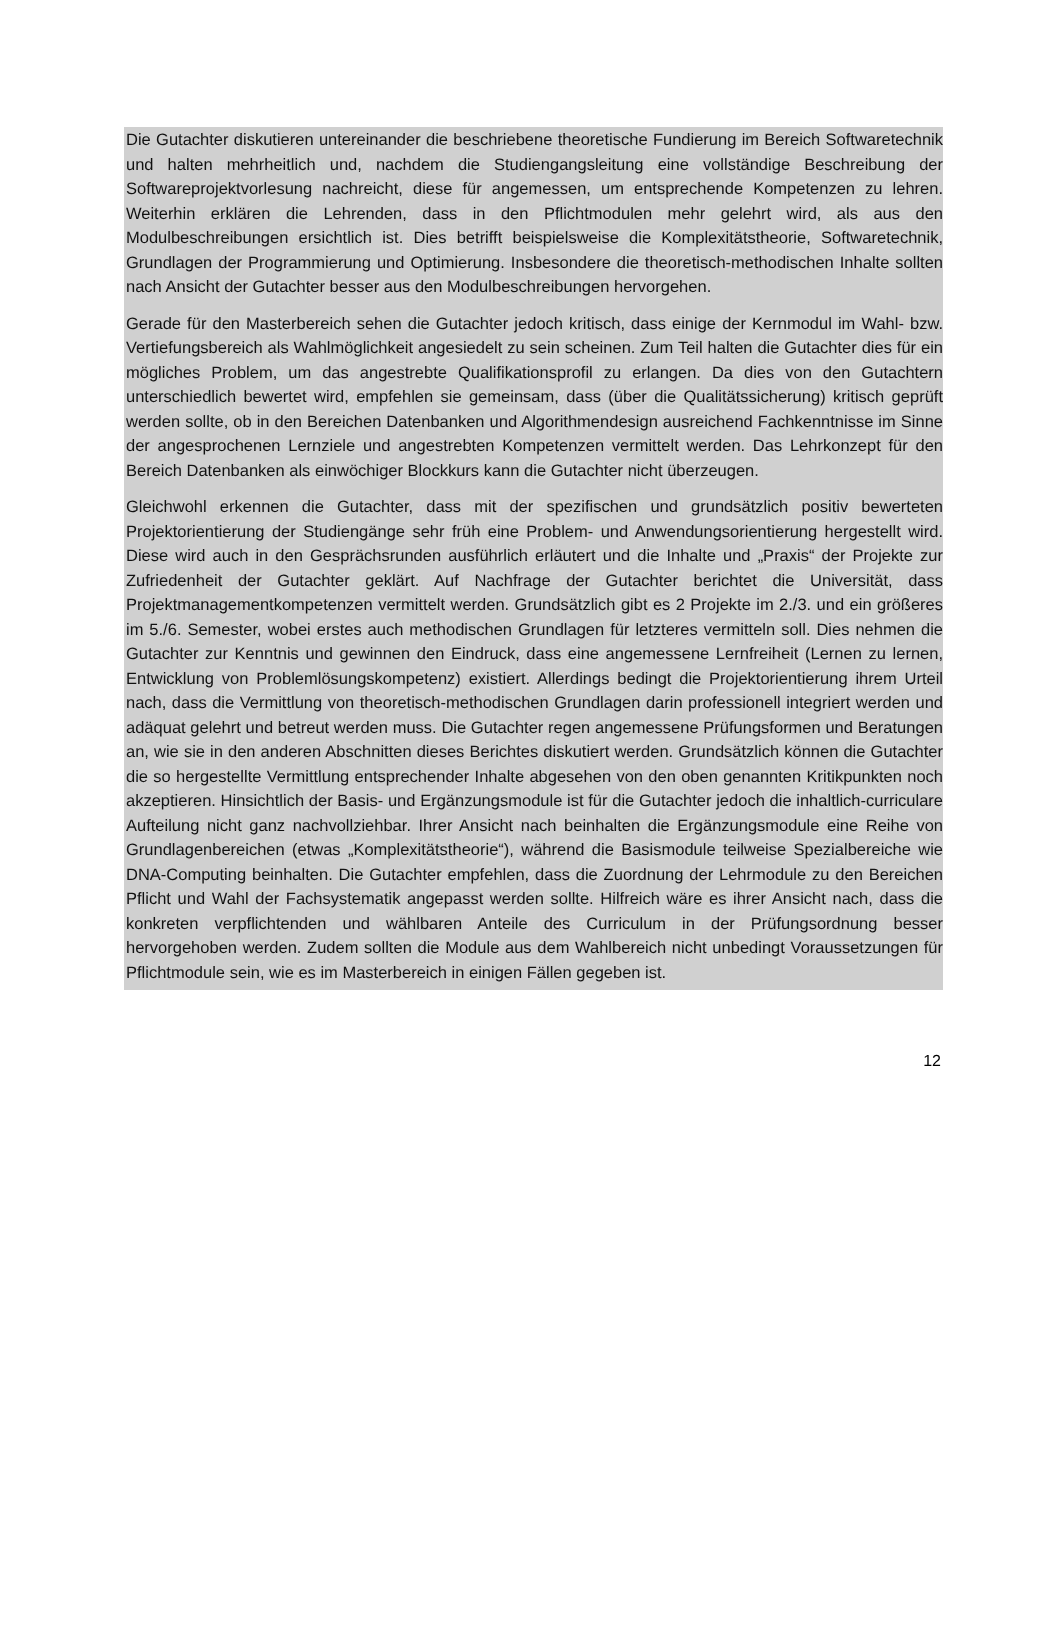Die Gutachter diskutieren untereinander die beschriebene theoretische Fundierung im Bereich Softwaretechnik und halten mehrheitlich und, nachdem die Studiengangsleitung eine vollständige Beschreibung der Softwareprojektvorlesung nachreicht, diese für angemessen, um entsprechende Kompetenzen zu lehren. Weiterhin erklären die Lehrenden, dass in den Pflichtmodulen mehr gelehrt wird, als aus den Modulbeschreibungen ersichtlich ist. Dies betrifft beispielsweise die Komplexitätstheorie, Softwaretechnik, Grundlagen der Programmierung und Optimierung. Insbesondere die theoretisch-methodischen Inhalte sollten nach Ansicht der Gutachter besser aus den Modulbeschreibungen hervorgehen.
Gerade für den Masterbereich sehen die Gutachter jedoch kritisch, dass einige der Kernmodul im Wahl- bzw. Vertiefungsbereich als Wahlmöglichkeit angesiedelt zu sein scheinen. Zum Teil halten die Gutachter dies für ein mögliches Problem, um das angestrebte Qualifikationsprofil zu erlangen. Da dies von den Gutachtern unterschiedlich bewertet wird, empfehlen sie gemeinsam, dass (über die Qualitätssicherung) kritisch geprüft werden sollte, ob in den Bereichen Datenbanken und Algorithmendesign ausreichend Fachkenntnisse im Sinne der angesprochenen Lernziele und angestrebten Kompetenzen vermittelt werden. Das Lehrkonzept für den Bereich Datenbanken als einwöchiger Blockkurs kann die Gutachter nicht überzeugen.
Gleichwohl erkennen die Gutachter, dass mit der spezifischen und grundsätzlich positiv bewerteten Projektorientierung der Studiengänge sehr früh eine Problem- und Anwendungsorientierung hergestellt wird. Diese wird auch in den Gesprächsrunden ausführlich erläutert und die Inhalte und „Praxis“ der Projekte zur Zufriedenheit der Gutachter geklärt. Auf Nachfrage der Gutachter berichtet die Universität, dass Projektmanagementkompetenzen vermittelt werden. Grundsätzlich gibt es 2 Projekte im 2./3. und ein größeres im 5./6. Semester, wobei erstes auch methodischen Grundlagen für letzteres vermitteln soll. Dies nehmen die Gutachter zur Kenntnis und gewinnen den Eindruck, dass eine angemessene Lernfreiheit (Lernen zu lernen, Entwicklung von Problemlösungskompetenz) existiert. Allerdings bedingt die Projektorientierung ihrem Urteil nach, dass die Vermittlung von theoretisch-methodischen Grundlagen darin professionell integriert werden und adäquat gelehrt und betreut werden muss. Die Gutachter regen angemessene Prüfungsformen und Beratungen an, wie sie in den anderen Abschnitten dieses Berichtes diskutiert werden. Grundsätzlich können die Gutachter die so hergestellte Vermittlung entsprechender Inhalte abgesehen von den oben genannten Kritikpunkten noch akzeptieren. Hinsichtlich der Basis- und Ergänzungsmodule ist für die Gutachter jedoch die inhaltlich-curriculare Aufteilung nicht ganz nachvollziehbar. Ihrer Ansicht nach beinhalten die Ergänzungsmodule eine Reihe von Grundlagenbereichen (etwas „Komplexitätstheorie“), während die Basismodule teilweise Spezialbereiche wie DNA-Computing beinhalten. Die Gutachter empfehlen, dass die Zuordnung der Lehrmodule zu den Bereichen Pflicht und Wahl der Fachsystematik angepasst werden sollte. Hilfreich wäre es ihrer Ansicht nach, dass die konkreten verpflichtenden und wählbaren Anteile des Curriculum in der Prüfungsordnung besser hervorgehoben werden. Zudem sollten die Module aus dem Wahlbereich nicht unbedingt Voraussetzungen für Pflichtmodule sein, wie es im Masterbereich in einigen Fällen gegeben ist.
12